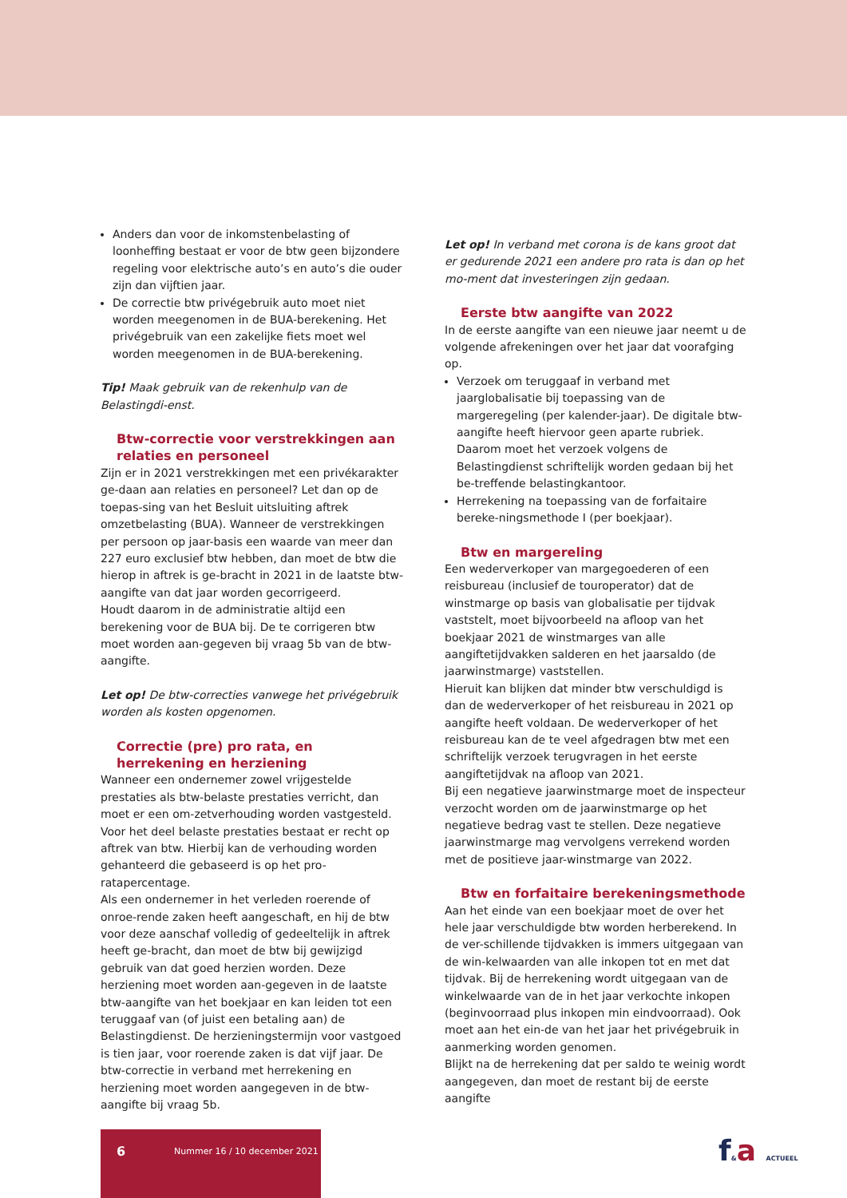Anders dan voor de inkomstenbelasting of loonheffing bestaat er voor de btw geen bijzondere regeling voor elektrische auto’s en auto’s die ouder zijn dan vijftien jaar.
De correctie btw privégebruik auto moet niet worden meegenomen in de BUA-berekening. Het privégebruik van een zakelijke fiets moet wel worden meegenomen in de BUA-berekening.
Tip! Maak gebruik van de rekenhulp van de Belastingdi-enst.
Btw-correctie voor verstrekkingen aan relaties en personeel
Zijn er in 2021 verstrekkingen met een privékarakter ge-daan aan relaties en personeel? Let dan op de toepas-sing van het Besluit uitsluiting aftrek omzetbelasting (BUA). Wanneer de verstrekkingen per persoon op jaar-basis een waarde van meer dan 227 euro exclusief btw hebben, dan moet de btw die hierop in aftrek is ge-bracht in 2021 in de laatste btw-aangifte van dat jaar worden gecorrigeerd.
Houdt daarom in de administratie altijd een berekening voor de BUA bij. De te corrigeren btw moet worden aan-gegeven bij vraag 5b van de btw-aangifte.
Let op! De btw-correcties vanwege het privégebruik worden als kosten opgenomen.
Correctie (pre) pro rata, en herrekening en herziening
Wanneer een ondernemer zowel vrijgestelde prestaties als btw-belaste prestaties verricht, dan moet er een om-zetverhouding worden vastgesteld. Voor het deel belaste prestaties bestaat er recht op aftrek van btw. Hierbij kan de verhouding worden gehanteerd die gebaseerd is op het pro-ratapercentage.
Als een ondernemer in het verleden roerende of onroe-rende zaken heeft aangeschaft, en hij de btw voor deze aanschaf volledig of gedeeltelijk in aftrek heeft ge-bracht, dan moet de btw bij gewijzigd gebruik van dat goed herzien worden. Deze herziening moet worden aan-gegeven in de laatste btw-aangifte van het boekjaar en kan leiden tot een teruggaaf van (of juist een betaling aan) de Belastingdienst. De herzieningstermijn voor vastgoed is tien jaar, voor roerende zaken is dat vijf jaar. De btw-correctie in verband met herrekening en herziening moet worden aangegeven in de btw-aangifte bij vraag 5b.
Let op! In verband met corona is de kans groot dat er gedurende 2021 een andere pro rata is dan op het mo-ment dat investeringen zijn gedaan.
Eerste btw aangifte van 2022
In de eerste aangifte van een nieuwe jaar neemt u de volgende afrekeningen over het jaar dat voorafging op.
Verzoek om teruggaaf in verband met jaarglobalisatie bij toepassing van de margeregeling (per kalender-jaar). De digitale btw-aangifte heeft hiervoor geen aparte rubriek. Daarom moet het verzoek volgens de Belastingdienst schriftelijk worden gedaan bij het be-treffende belastingkantoor.
Herrekening na toepassing van de forfaitaire bereke-ningsmethode I (per boekjaar).
Btw en margereling
Een wederverkoper van margegoederen of een reisbureau (inclusief de touroperator) dat de winstmarge op basis van globalisatie per tijdvak vaststelt, moet bijvoorbeeld na afloop van het boekjaar 2021 de winstmarges van alle aangiftetijdvakken salderen en het jaarsaldo (de jaarwinstmarge) vaststellen.
Hieruit kan blijken dat minder btw verschuldigd is dan de wederverkoper of het reisbureau in 2021 op aangifte heeft voldaan. De wederverkoper of het reisbureau kan de te veel afgedragen btw met een schriftelijk verzoek terugvragen in het eerste aangiftetijdvak na afloop van 2021.
Bij een negatieve jaarwinstmarge moet de inspecteur verzocht worden om de jaarwinstmarge op het negatieve bedrag vast te stellen. Deze negatieve jaarwinstmarge mag vervolgens verrekend worden met de positieve jaar-winstmarge van 2022.
Btw en forfaitaire berekeningsmethode
Aan het einde van een boekjaar moet de over het hele jaar verschuldigde btw worden herberekend. In de ver-schillende tijdvakken is immers uitgegaan van de win-kelwaarden van alle inkopen tot en met dat tijdvak. Bij de herrekening wordt uitgegaan van de winkelwaarde van de in het jaar verkochte inkopen (beginvoorraad plus inkopen min eindvoorraad). Ook moet aan het ein-de van het jaar het privégebruik in aanmerking worden genomen.
Blijkt na de herrekening dat per saldo te weinig wordt aangegeven, dan moet de restant bij de eerste aangifte
6 Nummer 16 / 10 december 2021 f&a ACTUEEL